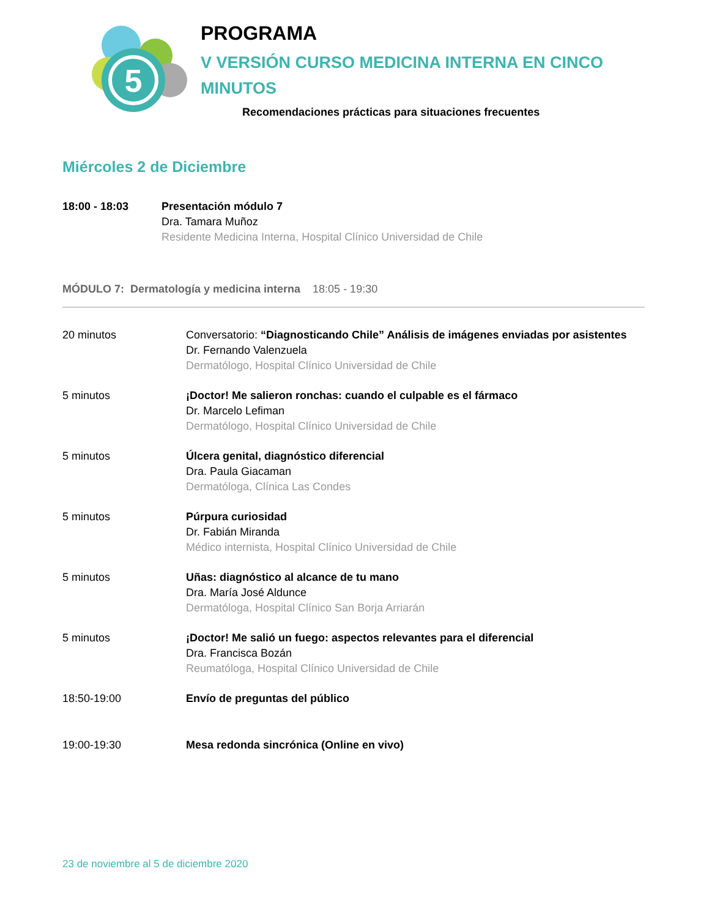5
PROGRAMA
V VERSIÓN CURSO MEDICINA INTERNA EN CINCO
MINUTOS
Recomendaciones prácticas para situaciones frecuentes
Miércoles 2 de Diciembre
18:00 - 18:03 Presentación módulo 7
Dra. Tamara Muñoz
Residente Medicina Interna, Hospital Clínico Universidad de Chile
MÓDULO 7: Dermatología y medicina interna 18:05 - 19:30
20 minutos Conversatorio: “Diagnosticando Chile” Análisis de imágenes enviadas por asistentes
Dr. Fernando Valenzuela
Dermatólogo, Hospital Clínico Universidad de Chile
5 minutos ¡Doctor! Me salieron ronchas: cuando el culpable es el fármaco
Dr. Marcelo Lefiman
Dermatólogo, Hospital Clínico Universidad de Chile
5 minutos Úlcera genital, diagnóstico diferencial
Dra. Paula Giacaman
Dermatóloga, Clínica Las Condes
5 minutos Púrpura curiosidad
Dr. Fabián Miranda
Médico internista, Hospital Clínico Universidad de Chile
5 minutos Uñas: diagnóstico al alcance de tu mano
Dra. María José Aldunce
Dermatóloga, Hospital Clínico San Borja Arriarán
5 minutos ¡Doctor! Me salió un fuego: aspectos relevantes para el diferencial
Dra. Francisca Bozán
Reumatóloga, Hospital Clínico Universidad de Chile
18:50-19:00 Envío de preguntas del público
19:00-19:30 Mesa redonda sincrónica (Online en vivo)
23 de noviembre al 5 de diciembre 2020